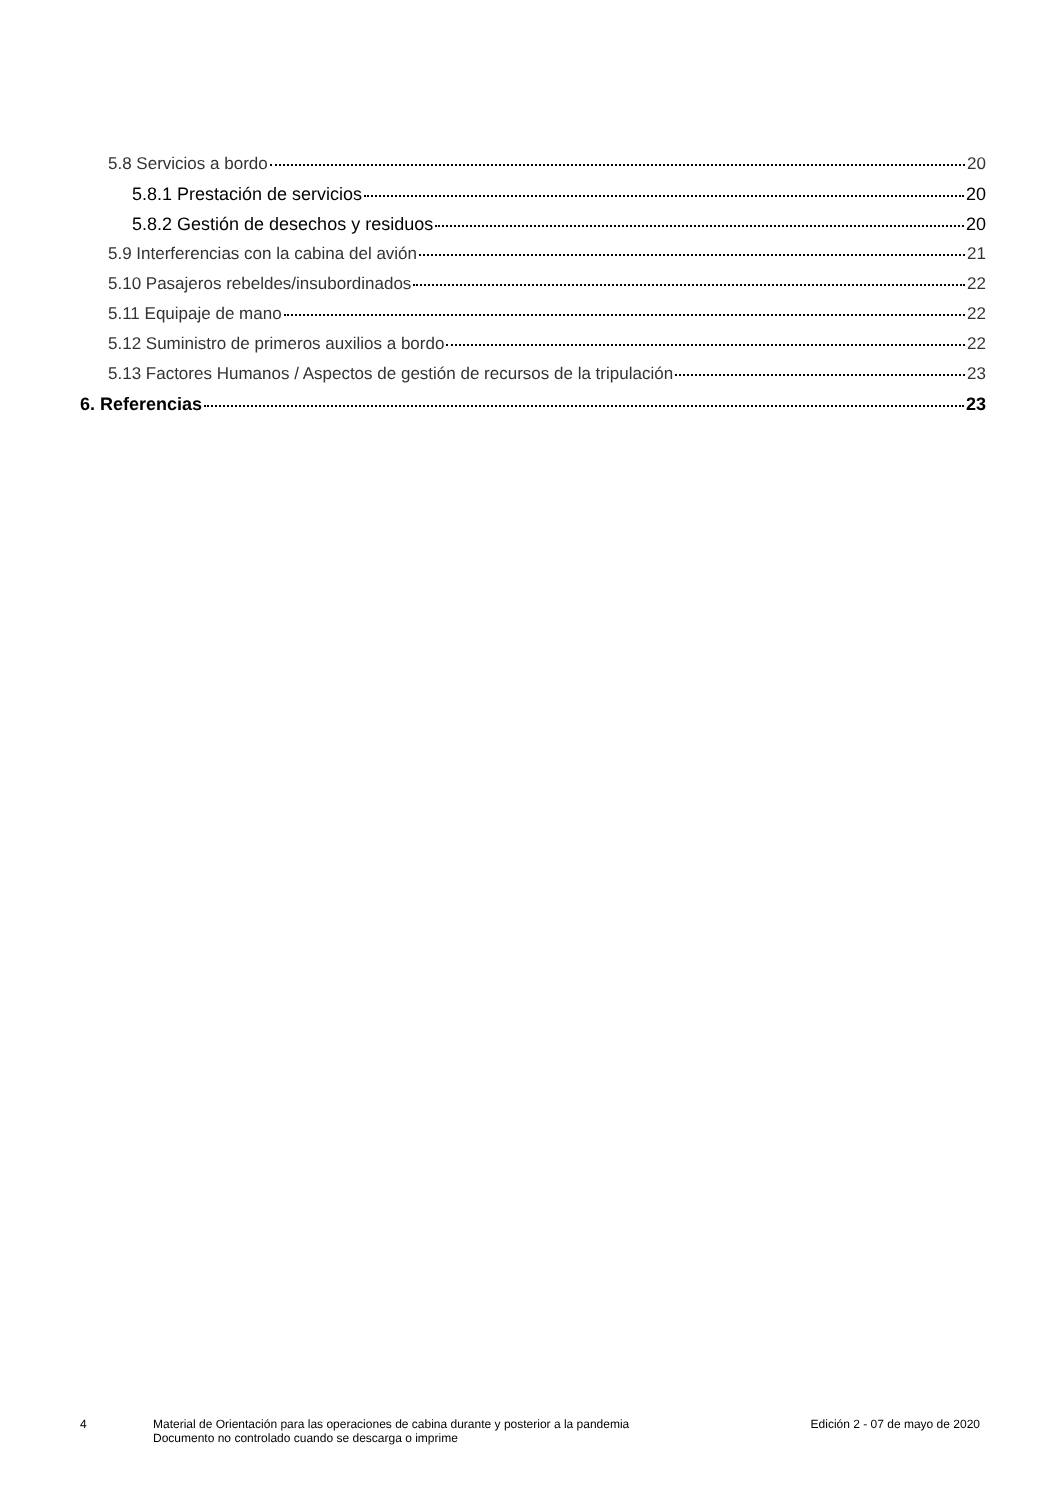5.8 Servicios a bordo 20
5.8.1 Prestación de servicios 20
5.8.2 Gestión de desechos y residuos 20
5.9 Interferencias con la cabina del avión 21
5.10 Pasajeros rebeldes/insubordinados 22
5.11 Equipaje de mano 22
5.12 Suministro de primeros auxilios a bordo 22
5.13 Factores Humanos / Aspectos de gestión de recursos de la tripulación 23
6. Referencias 23
4 Material de Orientación para las operaciones de cabina durante y posterior a la pandemia
Documento no controlado cuando se descarga o imprime
Edición 2 - 07 de mayo de 2020